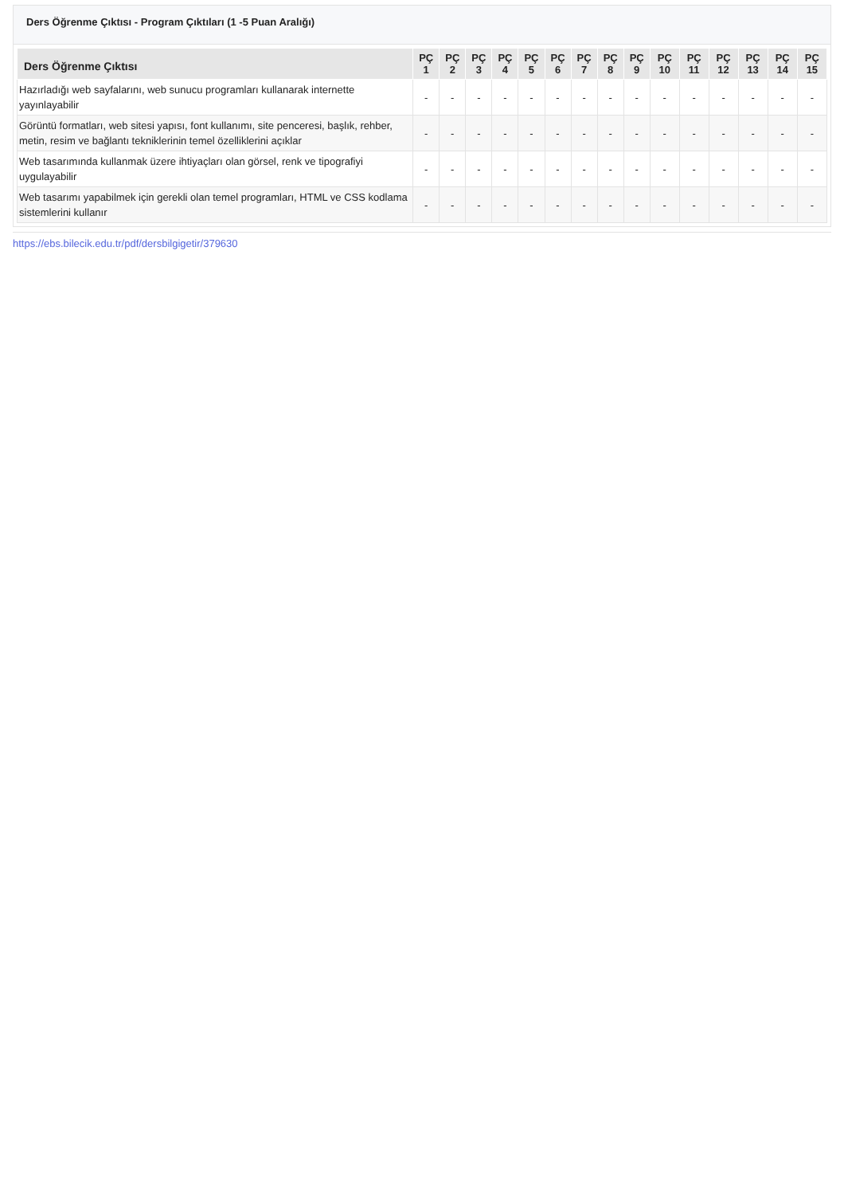Ders Öğrenme Çıktısı - Program Çıktıları (1 -5 Puan Aralığı)
| Ders Öğrenme Çıktısı | PÇ 1 | PÇ 2 | PÇ 3 | PÇ 4 | PÇ 5 | PÇ 6 | PÇ 7 | PÇ 8 | PÇ 9 | PÇ 10 | PÇ 11 | PÇ 12 | PÇ 13 | PÇ 14 | PÇ 15 |
| --- | --- | --- | --- | --- | --- | --- | --- | --- | --- | --- | --- | --- | --- | --- | --- |
| Hazırladığı web sayfalarını, web sunucu programları kullanarak internette yayınlayabilir | - | - | - | - | - | - | - | - | - | - | - | - | - | - | - |
| Görüntü formatları, web sitesi yapısı, font kullanımı, site penceresi, başlık, rehber, metin, resim ve bağlantı tekniklerinin temel özelliklerini açıklar | - | - | - | - | - | - | - | - | - | - | - | - | - | - | - |
| Web tasarımında kullanmak üzere ihtiyaçları olan görsel, renk ve tipografiyi uygulayabilir | - | - | - | - | - | - | - | - | - | - | - | - | - | - | - |
| Web tasarımı yapabilmek için gerekli olan temel programları, HTML ve CSS kodlama sistemlerini kullanır | - | - | - | - | - | - | - | - | - | - | - | - | - | - | - |
https://ebs.bilecik.edu.tr/pdf/dersbilgigetir/379630